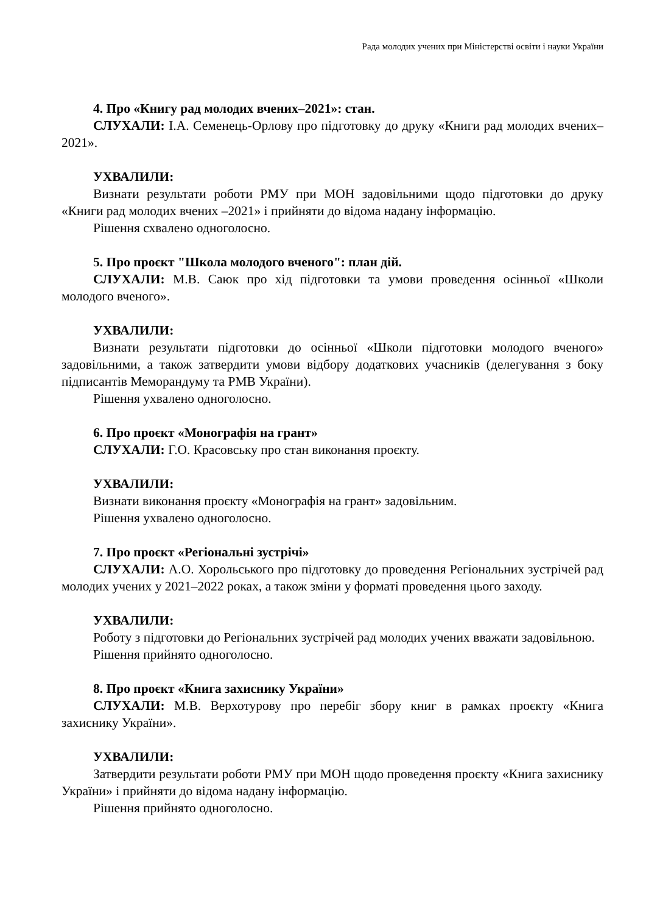Рада молодих учених при Міністерстві освіти і науки України
4. Про «Книгу рад молодих вчених–2021»: стан.
СЛУХАЛИ: І.А. Семенець-Орлову про підготовку до друку «Книги рад молодих вчених–2021».
УХВАЛИЛИ:
Визнати результати роботи РМУ при МОН задовільними щодо підготовки до друку «Книги рад молодих вчених –2021» і прийняти до відома надану інформацію.
Рішення схвалено одноголосно.
5. Про проєкт "Школа молодого вченого": план дій.
СЛУХАЛИ: М.В. Саюк про хід підготовки та умови проведення осінньої «Школи молодого вченого».
УХВАЛИЛИ:
Визнати результати підготовки до осінньої «Школи підготовки молодого вченого» задовільними, а також затвердити умови відбору додаткових учасників (делегування з боку підписантів Меморандуму та РМВ України).
Рішення ухвалено одноголосно.
6. Про проєкт «Монографія на грант»
СЛУХАЛИ: Г.О. Красовську про стан виконання проєкту.
УХВАЛИЛИ:
Визнати виконання проєкту «Монографія на грант» задовільним.
Рішення ухвалено одноголосно.
7. Про проєкт «Регіональні зустрічі»
СЛУХАЛИ: А.О. Хорольського про підготовку до проведення Регіональних зустрічей рад молодих учених у 2021–2022 роках, а також зміни у форматі проведення цього заходу.
УХВАЛИЛИ:
Роботу з підготовки до Регіональних зустрічей рад молодих учених вважати задовільною.
Рішення прийнято одноголосно.
8. Про проєкт «Книга захиснику України»
СЛУХАЛИ: М.В. Верхотурову про перебіг збору книг в рамках проєкту «Книга захиснику України».
УХВАЛИЛИ:
Затвердити результати роботи РМУ при МОН щодо проведення проєкту «Книга захиснику України» і прийняти до відома надану інформацію.
Рішення прийнято одноголосно.